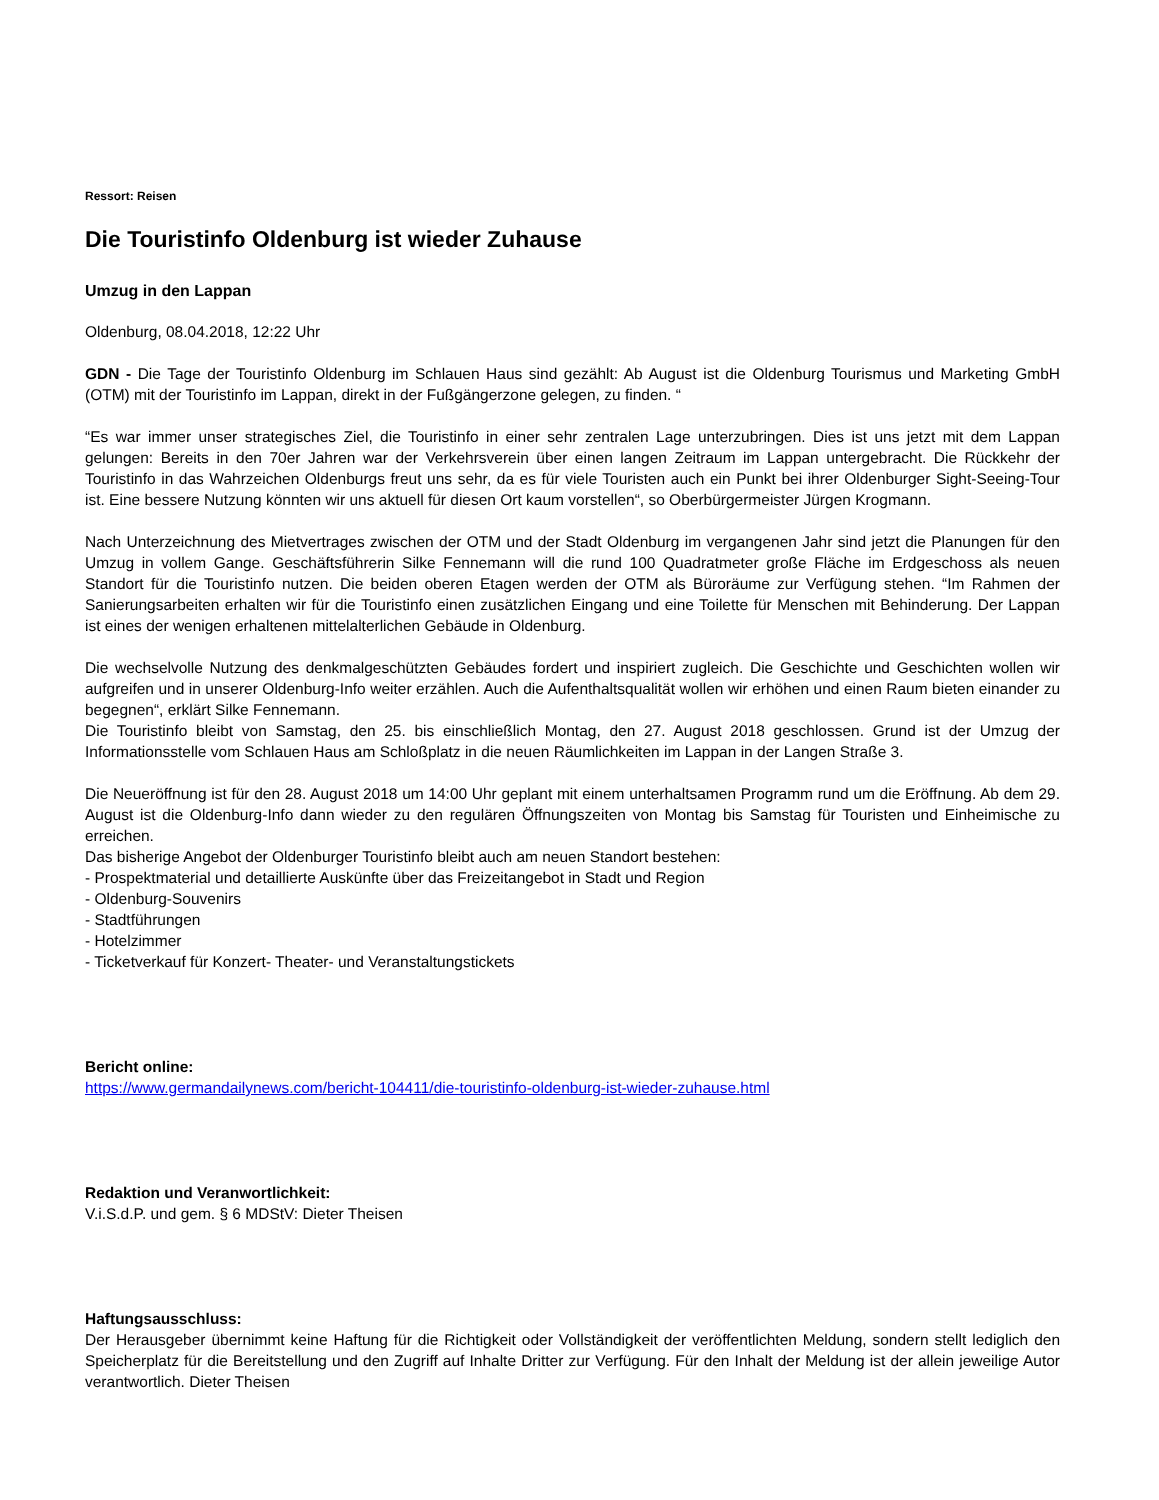Ressort: Reisen
Die Touristinfo Oldenburg ist wieder Zuhause
Umzug in den Lappan
Oldenburg, 08.04.2018, 12:22 Uhr
GDN - Die Tage der Touristinfo Oldenburg im Schlauen Haus sind gezählt: Ab August ist die Oldenburg Tourismus und Marketing GmbH (OTM) mit der Touristinfo im Lappan, direkt in der Fußgängerzone gelegen, zu finden. “
“Es war immer unser strategisches Ziel, die Touristinfo in einer sehr zentralen Lage unterzubringen. Dies ist uns jetzt mit dem Lappan gelungen: Bereits in den 70er Jahren war der Verkehrsverein über einen langen Zeitraum im Lappan untergebracht. Die Rückkehr der Touristinfo in das Wahrzeichen Oldenburgs freut uns sehr, da es für viele Touristen auch ein Punkt bei ihrer Oldenburger Sight-Seeing-Tour ist. Eine bessere Nutzung könnten wir uns aktuell für diesen Ort kaum vorstellen“, so Oberbürgermeister Jürgen Krogmann.
Nach Unterzeichnung des Mietvertrages zwischen der OTM und der Stadt Oldenburg im vergangenen Jahr sind jetzt die Planungen für den Umzug in vollem Gange. Geschäftsführerin Silke Fennemann will die rund 100 Quadratmeter große Fläche im Erdgeschoss als neuen Standort für die Touristinfo nutzen. Die beiden oberen Etagen werden der OTM als Büroräume zur Verfügung stehen. “Im Rahmen der Sanierungsarbeiten erhalten wir für die Touristinfo einen zusätzlichen Eingang und eine Toilette für Menschen mit Behinderung. Der Lappan ist eines der wenigen erhaltenen mittelalterlichen Gebäude in Oldenburg.
Die wechselvolle Nutzung des denkmalgeschützten Gebäudes fordert und inspiriert zugleich. Die Geschichte und Geschichten wollen wir aufgreifen und in unserer Oldenburg-Info weiter erzählen. Auch die Aufenthaltsqualität wollen wir erhöhen und einen Raum bieten einander zu begegnen“, erklärt Silke Fennemann.
Die Touristinfo bleibt von Samstag, den 25. bis einschließlich Montag, den 27. August 2018 geschlossen. Grund ist der Umzug der Informationsstelle vom Schlauen Haus am Schloßplatz in die neuen Räumlichkeiten im Lappan in der Langen Straße 3.
Die Neueröffnung ist für den 28. August 2018 um 14:00 Uhr geplant mit einem unterhaltsamen Programm rund um die Eröffnung. Ab dem 29. August ist die Oldenburg-Info dann wieder zu den regulären Öffnungszeiten von Montag bis Samstag für Touristen und Einheimische zu erreichen.
Das bisherige Angebot der Oldenburger Touristinfo bleibt auch am neuen Standort bestehen:
- Prospektmaterial und detaillierte Auskünfte über das Freizeitangebot in Stadt und Region
- Oldenburg-Souvenirs
- Stadtführungen
- Hotelzimmer
- Ticketverkauf für Konzert- Theater- und Veranstaltungstickets
Bericht online:
https://www.germandailynews.com/bericht-104411/die-touristinfo-oldenburg-ist-wieder-zuhause.html
Redaktion und Veranwortlichkeit:
V.i.S.d.P. und gem. § 6 MDStV: Dieter Theisen
Haftungsausschluss:
Der Herausgeber übernimmt keine Haftung für die Richtigkeit oder Vollständigkeit der veröffentlichten Meldung, sondern stellt lediglich den Speicherplatz für die Bereitstellung und den Zugriff auf Inhalte Dritter zur Verfügung. Für den Inhalt der Meldung ist der allein jeweilige Autor verantwortlich. Dieter Theisen